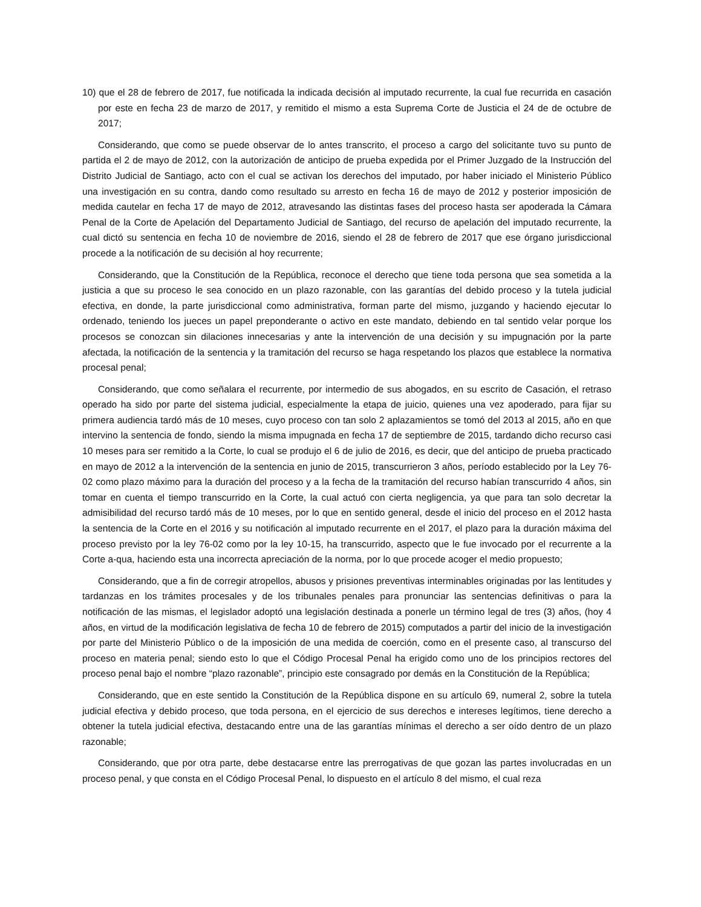10) que el 28 de febrero de 2017, fue notificada la indicada decisión al imputado recurrente, la cual fue recurrida en casación por este en fecha 23 de marzo de 2017, y remitido el mismo a esta Suprema Corte de Justicia el 24 de de octubre de 2017;
Considerando, que como se puede observar de lo antes transcrito, el proceso a cargo del solicitante tuvo su punto de partida el 2 de mayo de 2012, con la autorización de anticipo de prueba expedida por el Primer Juzgado de la Instrucción del Distrito Judicial de Santiago, acto con el cual se activan los derechos del imputado, por haber iniciado el Ministerio Público una investigación en su contra, dando como resultado su arresto en fecha 16 de mayo de 2012 y posterior imposición de medida cautelar en fecha 17 de mayo de 2012, atravesando las distintas fases del proceso hasta ser apoderada la Cámara Penal de la Corte de Apelación del Departamento Judicial de Santiago, del recurso de apelación del imputado recurrente, la cual dictó su sentencia en fecha 10 de noviembre de 2016, siendo el 28 de febrero de 2017 que ese órgano jurisdiccional procede a la notificación de su decisión al hoy recurrente;
Considerando, que la Constitución de la República, reconoce el derecho que tiene toda persona que sea sometida a la justicia a que su proceso le sea conocido en un plazo razonable, con las garantías del debido proceso y la tutela judicial efectiva, en donde, la parte jurisdiccional como administrativa, forman parte del mismo, juzgando y haciendo ejecutar lo ordenado, teniendo los jueces un papel preponderante o activo en este mandato, debiendo en tal sentido velar porque los procesos se conozcan sin dilaciones innecesarias y ante la intervención de una decisión y su impugnación por la parte afectada, la notificación de la sentencia y la tramitación del recurso se haga respetando los plazos que establece la normativa procesal penal;
Considerando, que como señalara el recurrente, por intermedio de sus abogados, en su escrito de Casación, el retraso operado ha sido por parte del sistema judicial, especialmente la etapa de juicio, quienes una vez apoderado, para fijar su primera audiencia tardó más de 10 meses, cuyo proceso con tan solo 2 aplazamientos se tomó del 2013 al 2015, año en que intervino la sentencia de fondo, siendo la misma impugnada en fecha 17 de septiembre de 2015, tardando dicho recurso casi 10 meses para ser remitido a la Corte, lo cual se produjo el 6 de julio de 2016, es decir, que del anticipo de prueba practicado en mayo de 2012 a la intervención de la sentencia en junio de 2015, transcurrieron 3 años, período establecido por la Ley 76-02 como plazo máximo para la duración del proceso y a la fecha de la tramitación del recurso habían transcurrido 4 años, sin tomar en cuenta el tiempo transcurrido en la Corte, la cual actuó con cierta negligencia, ya que para tan solo decretar la admisibilidad del recurso tardó más de 10 meses, por lo que en sentido general, desde el inicio del proceso en el 2012 hasta la sentencia de la Corte en el 2016 y su notificación al imputado recurrente en el 2017, el plazo para la duración máxima del proceso previsto por la ley 76-02 como por la ley 10-15, ha transcurrido, aspecto que le fue invocado por el recurrente a la Corte a-qua, haciendo esta una incorrecta apreciación de la norma, por lo que procede acoger el medio propuesto;
Considerando, que a fin de corregir atropellos, abusos y prisiones preventivas interminables originadas por las lentitudes y tardanzas en los trámites procesales y de los tribunales penales para pronunciar las sentencias definitivas o para la notificación de las mismas, el legislador adoptó una legislación destinada a ponerle un término legal de tres (3) años, (hoy 4 años, en virtud de la modificación legislativa de fecha 10 de febrero de 2015) computados a partir del inicio de la investigación por parte del Ministerio Público o de la imposición de una medida de coerción, como en el presente caso, al transcurso del proceso en materia penal; siendo esto lo que el Código Procesal Penal ha erigido como uno de los principios rectores del proceso penal bajo el nombre “plazo razonable”, principio este consagrado por demás en la Constitución de la República;
Considerando, que en este sentido la Constitución de la República dispone en su artículo 69, numeral 2, sobre la tutela judicial efectiva y debido proceso, que toda persona, en el ejercicio de sus derechos e intereses legítimos, tiene derecho a obtener la tutela judicial efectiva, destacando entre una de las garantías mínimas el derecho a ser oído dentro de un plazo razonable;
Considerando, que por otra parte, debe destacarse entre las prerrogativas de que gozan las partes involucradas en un proceso penal, y que consta en el Código Procesal Penal, lo dispuesto en el artículo 8 del mismo, el cual reza